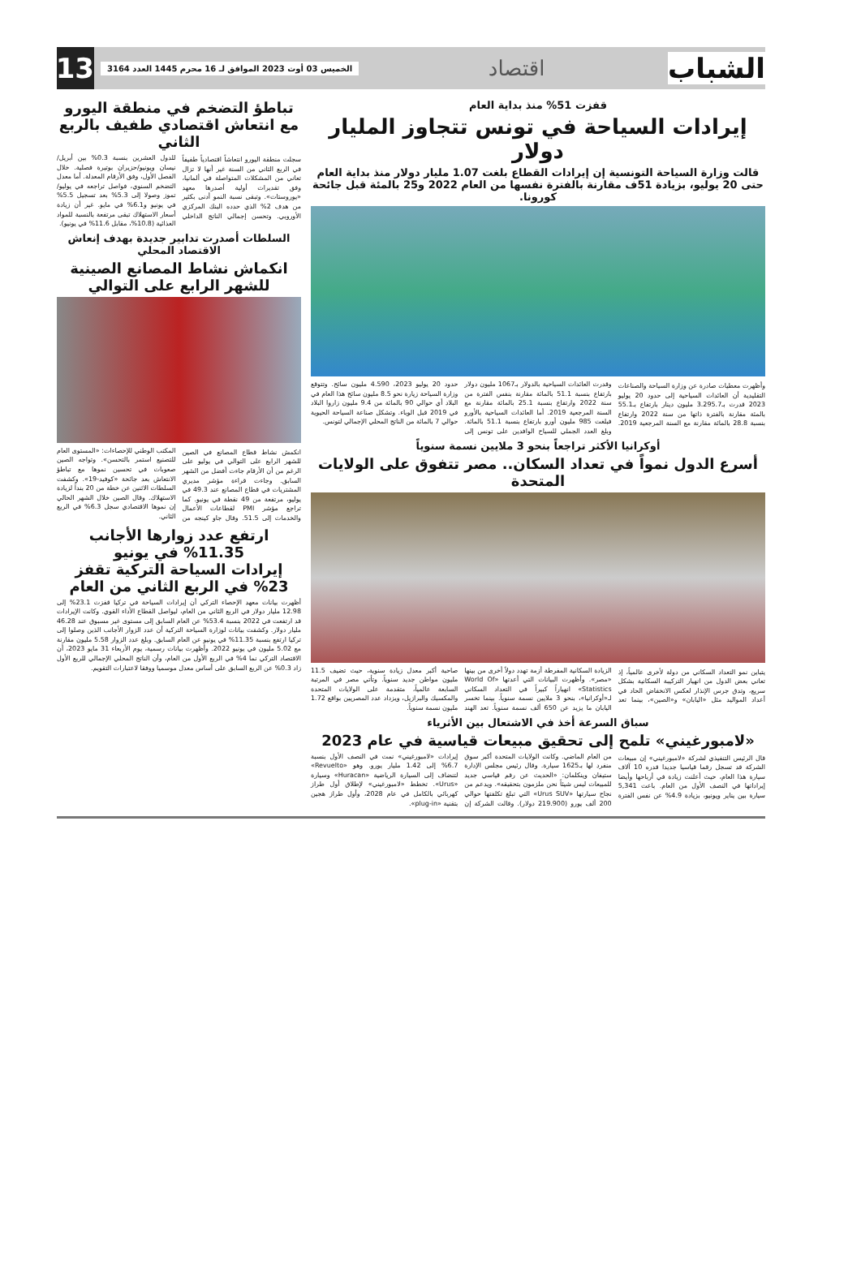الشباب
اقتصاد
الخميس 03 أوت 2023 الموافق لـ 16 محرم 1445 العدد 3164
13
قفزت 51% منذ بداية العام
إيرادات السياحة في تونس تتجاوز المليار دولار
قالت وزارة السياحة التونسية إن إيرادات القطاع بلغت 1.07 مليار دولار منذ بداية العام حتى 20 يوليو، بزيادة 51ف مقارنة بالفترة نفسها من العام 2022 و25 بالمئة قبل جائحة كورونا.
وأظهرت معطيات صادرة عن وزارة السياحة والصناعات التقليدية أن العائدات السياحية إلى حدود 20 يوليو 2023 قدرت بـ3.295.7 مليون دينار بارتفاع بـ55.1 بالمئة مقارنة بالفترة ذاتها من سنة 2022 وارتفاع بنسبة 28.8 بالمائة مقارنة مع السنة المرجعية 2019. وقدرت العائدات السياحية بالدولار بـ1067 مليون دولار بارتفاع بنسبة 51.1 بالمائة مقارنة بنفس الفترة من سنة 2022 وارتفاع بنسبة 25.1 بالمائة مقارنة مع السنة المرجعية 2019. أما العائدات السياحية بالأورو فبلغت 985 مليون أورو بارتفاع بنسبة 51.1 بالمائة. وبلغ العدد الجملي للسياح الوافدين على تونس إلى حدود 20 يوليو 2023، 4.590 مليون سائح. وتتوقع وزارة السياحة زيارة نحو 8.5 مليون سائح هذا العام في البلاد أي حوالي 90 بالمائة من 9.4 مليون زاروا البلاد في 2019 قبل الوباء. وتشكل صناعة السياحة الحيوية حوالي 7 بالمائة من الناتج المحلي الإجمالي لتونس.
أوكرانيا الأكثر تراجعاً بنحو 3 ملايين نسمة سنوياً
أسرع الدول نمواً في تعداد السكان.. مصر تتفوق على الولايات المتحدة
يتباين نمو التعداد السكاني من دولة لأخرى عالمياً، إذ تعاني بعض الدول من انهيار التركيبة السكانية بشكل سريع، وتدق جرس الإنذار لعكس الانخفاض الحاد في أعداد المواليد مثل «اليابان» و«الصين»، بينما تعد الزيادة السكانية المفرطة أزمة تهدد دولاً أخرى من بينها «مصر». وأظهرت البيانات التي أعدتها «World Of Statistics» انهياراً كبيراً في التعداد السكاني لـ«أوكرانيا»، بنحو 3 ملايين نسمة سنوياً. بينما تخسر اليابان ما يزيد عن 650 ألف نسمة سنوياً. تعد الهند صاحبة أكبر معدل زيادة سنوية، حيث تضيف 11.5 مليون مواطن جديد سنوياً. وتأتي مصر في المرتبة السابعة عالمياً، متقدمة على الولايات المتحدة والمكسيك والبرازيل، ويزداد عدد المصريين بواقع 1.72 مليون نسمة سنوياً.
سباق السرعة أخذ في الاشتعال بين الأثرياء
«لامبورغيني» تلمح إلى تحقيق مبيعات قياسية في عام 2023
قال الرئيس التنفيذي لشركة «لامبورغيني» إن مبيعات الشركة قد تسجل رقما قياسيا جديدا قدره 10 آلاف سيارة هذا العام، حيث أعلنت زيادة في أرباحها وأيضا إيراداتها في النصف الأول من العام. باعت 5,341 سيارة بين يناير ويونيو، بزيادة 4.9% عن نفس الفترة من العام الماضي. وكانت الولايات المتحدة أكبر سوق منفرد لها بـ1625 سيارة. وقال رئيس مجلس الإدارة ستيفان وينكلمان: «الحديث عن رقم قياسي جديد للمبيعات ليس شيئاً نحن ملزمون بتحقيقه». ويدعم من نجاح سيارتها «Urus SUV» التي تبلغ تكلفتها حوالي 200 ألف يورو (219.900 دولار). وقالت الشركة إن إيرادات «لامبورغيني» نمت في النصف الأول بنسبة 6.7% إلى 1.42 مليار يورو. وهو «Revuelto» لتنضاف إلى السيارة الرياضية «Huracan» وسيارة «Urus». تخطط «لامبورغيني» لإطلاق أول طراز كهربائي بالكامل في عام 2028، وأول طراز هجين بتقنية «plug-in».
تباطؤ التضخم في منطقة اليورو مع انتعاش اقتصادي طفيف بالربع الثاني
سجلت منطقة اليورو انتعاشاً اقتصادياً طفيفاً في الربع الثاني من السنة غير أنها لا تزال تعاني من المشكلات المتواصلة في ألمانيا، وفق تقديرات أولية أصدرها معهد «يوروستات». وتبقى نسبة النمو أدنى بكثير من هدف 2% الذي حدده البنك المركزي الأوروبي. وتحسن إجمالي الناتج الداخلي للدول العشرين بنسبة 0.3% بين أبريل/نيسان ويونيو/حزيران بوتيرة فصلية. خلال الفصل الأول، وفق الأرقام المعدلة. أما معدل التضخم السنوي، فواصل تراجعه في يوليو/تموز وصولا إلى 5.3% بعد تسجيل 5.5% في يونيو و6.1% في مايو. غير أن زيادة أسعار الاستهلاك تبقى مرتفعة بالنسبة للمواد الغذائية (10.8%، مقابل 11.6% في يونيو).
السلطات أصدرت تدابير جديدة بهدف إنعاش الاقتصاد المحلي
انكماش نشاط المصانع الصينية للشهر الرابع على التوالي
انكمش نشاط قطاع المصانع في الصين للشهر الرابع على التوالي في يوليو على الرغم من أن الأرقام جاءت أفضل من الشهر السابق. وجاءت قراءة مؤشر مديري المشتريات في قطاع المصانع عند 49.3 في يوليو، مرتفعة من 49 نقطة في يونيو. كما تراجع مؤشر PMI لقطاعات الأعمال والخدمات إلى 51.5. وقال جاو كينجه من المكتب الوطني للإحصاءات: «المستوى العام للتصنيع استمر بالتحسن». وتواجه الصين صعوبات في تحسين نموها مع تباطؤ الانتعاش بعد جائحة «كوفيد-19». وكشفت السلطات الاثنين عن خطة من 20 بنداً لزيادة الاستهلاك. وقال الصين خلال الشهر الحالي إن نموها الاقتصادي سجل 6.3% في الربع الثاني.
ارتفع عدد زوارها الأجانب 11.35% في يونيو
إيرادات السياحة التركية تقفز 23% في الربع الثاني من العام
أظهرت بيانات معهد الإحصاء التركي أن إيرادات السياحة في تركيا قفزت 23.1% إلى 12.98 مليار دولار في الربع الثاني من العام، ليواصل القطاع الأداء القوي. وكانت الإيرادات قد ارتفعت في 2022 بنسبة 53.4% عن العام السابق إلى مستوى غير مسبوق عند 46.28 مليار دولار. وكشفت بيانات لوزارة السياحة التركية أن عدد الزوار الأجانب الذين وصلوا إلى تركيا ارتفع بنسبة 11.35% في يونيو عن العام السابق. وبلغ عدد الزوار 5.58 مليون مقارنة مع 5.02 مليون في يونيو 2022. وأظهرت بيانات رسمية، يوم الأربعاء 31 مايو 2023، أن الاقتصاد التركي نما 4% في الربع الأول من العام، وأن الناتج المحلي الإجمالي للربع الأول زاد 0.3% عن الربع السابق على أساس معدل موسميا ووفقا لاعتبارات التقويم.